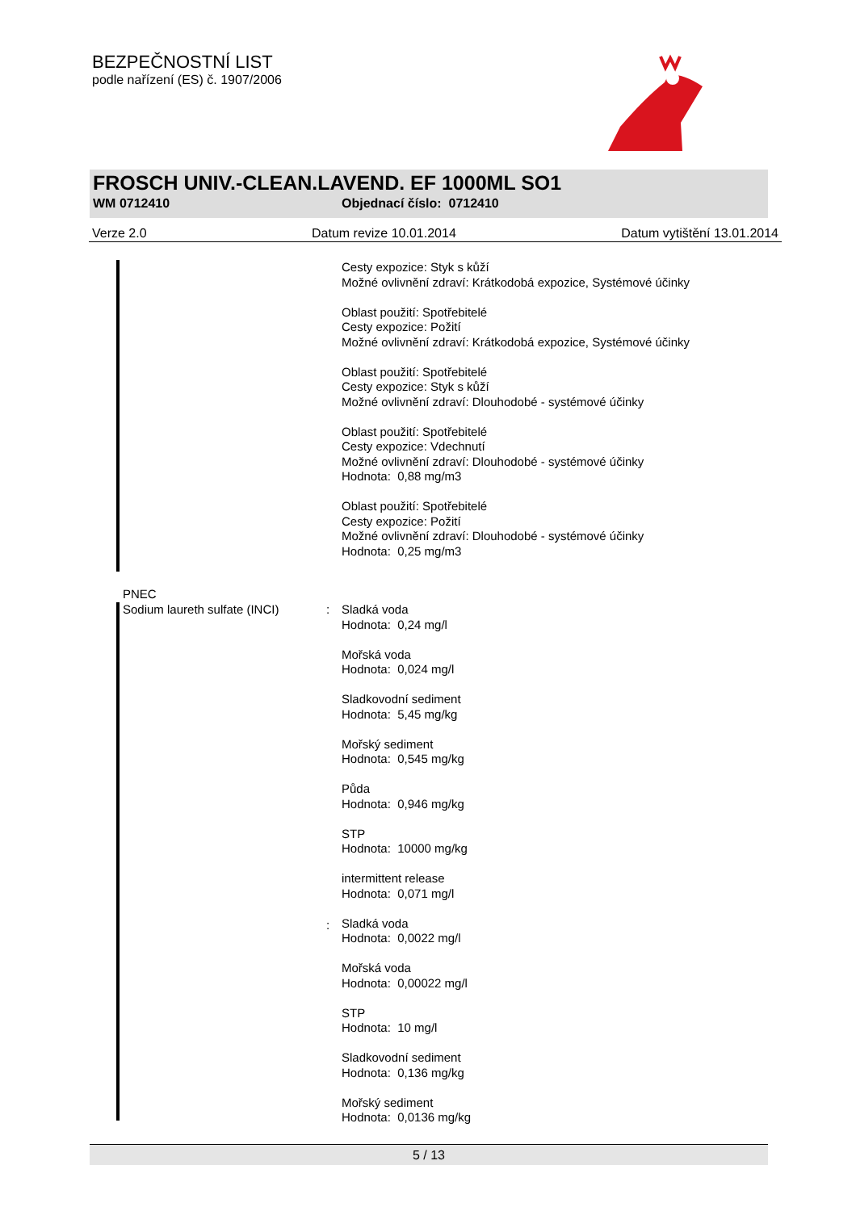BEZPEČNOSTNÍ LIST
podle nařízení (ES) č. 1907/2006
FROSCH UNIV.-CLEAN.LAVEND. EF 1000ML SO1
WM 0712410 Objednací číslo: 0712410
Verze 2.0 Datum revize 10.01.2014 Datum vytištění 13.01.2014
Cesty expozice: Styk s kůží
Možné ovlivnění zdraví: Krátkodobá expozice, Systémové účinky
Oblast použití: Spotřebitelé
Cesty expozice: Požití
Možné ovlivnění zdraví: Krátkodobá expozice, Systémové účinky
Oblast použití: Spotřebitelé
Cesty expozice: Styk s kůží
Možné ovlivnění zdraví: Dlouhodobé - systémové účinky
Oblast použití: Spotřebitelé
Cesty expozice: Vdechnutí
Možné ovlivnění zdraví: Dlouhodobé - systémové účinky
Hodnota: 0,88 mg/m3
Oblast použití: Spotřebitelé
Cesty expozice: Požití
Možné ovlivnění zdraví: Dlouhodobé - systémové účinky
Hodnota: 0,25 mg/m3
PNEC
Sodium laureth sulfate (INCI)
:
:
Sladká voda
Hodnota: 0,24 mg/l
Mořská voda
Hodnota: 0,024 mg/l
Sladkovodní sediment
Hodnota: 5,45 mg/kg
Mořský sediment
Hodnota: 0,545 mg/kg
Půda
Hodnota: 0,946 mg/kg
STP
Hodnota: 10000 mg/kg
intermittent release
Hodnota: 0,071 mg/l
Sladká voda
Hodnota: 0,0022 mg/l
Mořská voda
Hodnota: 0,00022 mg/l
STP
Hodnota: 10 mg/l
Sladkovodní sediment
Hodnota: 0,136 mg/kg
Mořský sediment
Hodnota: 0,0136 mg/kg
5 / 13